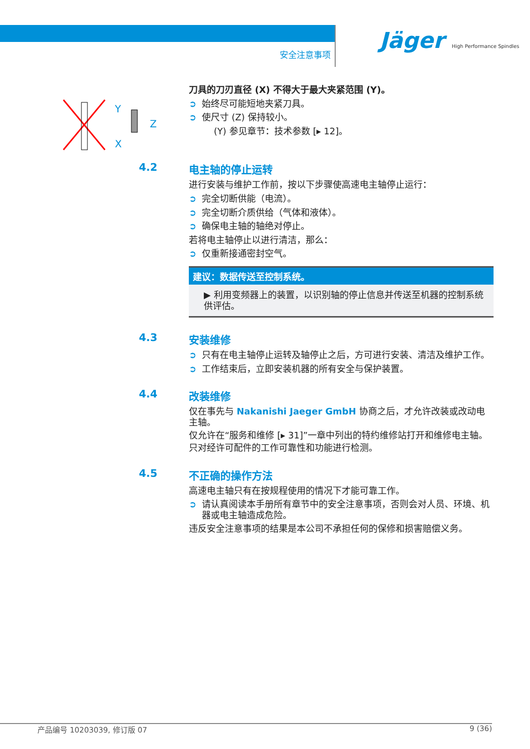安全注意事项
Jäger High Performance Spindles
Y
X
Z
刀具的刀刃直径 (X) 不得大于最大夹紧范围 (Y)。
➲ 始终尽可能短地夹紧刀具。
➲ 使尺寸 (Z) 保持较小。
(Y) 参见章节：技术参数 [▸ 12]。
4.2
电主轴的停止运转
进行安装与维护工作前，按以下步骤使高速电主轴停止运行：
➲ 完全切断供能（电流）。
➲ 完全切断介质供给（气体和液体）。
➲ 确保电主轴的轴绝对停止。
若将电主轴停止以进行清洁，那么：
➲ 仅重新接通密封空气。
建议：数据传送至控制系统。
▶ 利用变频器上的装置，以识别轴的停止信息并传送至机器的控制系统供评估。
4.3
安装维修
➲ 只有在电主轴停止运转及轴停止之后，方可进行安装、清洁及维护工作。
➲ 工作结束后，立即安装机器的所有安全与保护装置。
4.4
改装维修
仅在事先与 Nakanishi Jaeger GmbH 协商之后，才允许改装或改动电主轴。
仅允许在“服务和维修 [▸ 31]”一章中列出的特约维修站打开和维修电主轴。
只对经许可配件的工作可靠性和功能进行检测。
4.5
不正确的操作方法
高速电主轴只有在按规程使用的情况下才能可靠工作。
➲ 请认真阅读本手册所有章节中的安全注意事项，否则会对人员、环境、机器或电主轴造成危险。
违反安全注意事项的结果是本公司不承担任何的保修和损害赔偿义务。
产品编号 10203039, 修订版 07 9 (36)